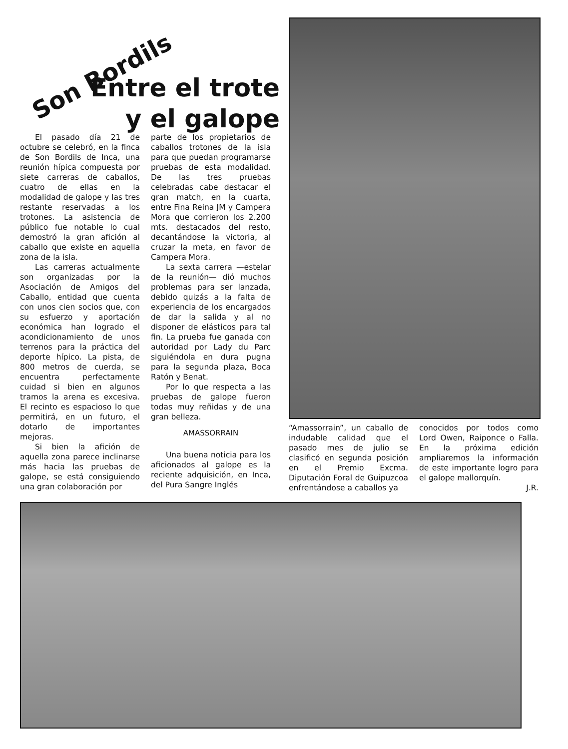Son Bordils
Entre el trote
y el galope
El pasado día 21 de octubre se celebró, en la finca de Son Bordils de Inca, una reunión hípica compuesta por siete carreras de caballos, cuatro de ellas en la modalidad de galope y las tres restante reservadas a los trotones. La asistencia de público fue notable lo cual demostró la gran afición al caballo que existe en aquella zona de la isla.
Las carreras actualmente son organizadas por la Asociación de Amigos del Caballo, entidad que cuenta con unos cien socios que, con su esfuerzo y aportación económica han logrado el acondicionamiento de unos terrenos para la práctica del deporte hípico. La pista, de 800 metros de cuerda, se encuentra perfectamente cuidad si bien en algunos tramos la arena es excesiva. El recinto es espacioso lo que permitirá, en un futuro, el dotarlo de importantes mejoras.
Si bien la afición de aquella zona parece inclinarse más hacia las pruebas de galope, se está consiguiendo una gran colaboración por
parte de los propietarios de caballos trotones de la isla para que puedan programarse pruebas de esta modalidad. De las tres pruebas celebradas cabe destacar el gran match, en la cuarta, entre Fina Reina JM y Campera Mora que corrieron los 2.200 mts. destacados del resto, decantándose la victoria, al cruzar la meta, en favor de Campera Mora.
La sexta carrera —estelar de la reunión— dió muchos problemas para ser lanzada, debido quizás a la falta de experiencia de los encargados de dar la salida y al no disponer de elásticos para tal fin. La prueba fue ganada con autoridad por Lady du Parc siguiéndola en dura pugna para la segunda plaza, Boca Ratón y Benat.
Por lo que respecta a las pruebas de galope fueron todas muy reñidas y de una gran belleza.
AMASSORRAIN
Una buena noticia para los aficionados al galope es la reciente adquisición, en Inca, del Pura Sangre Inglés
“Amassorrain”, un caballo de indudable calidad que el pasado mes de julio se clasificó en segunda posición en el Premio Excma. Diputación Foral de Guipuzcoa enfrentándose a caballos ya
conocidos por todos como Lord Owen, Raiponce o Falla. En la próxima edición ampliaremos la información de este importante logro para el galope mallorquín.
J.R.